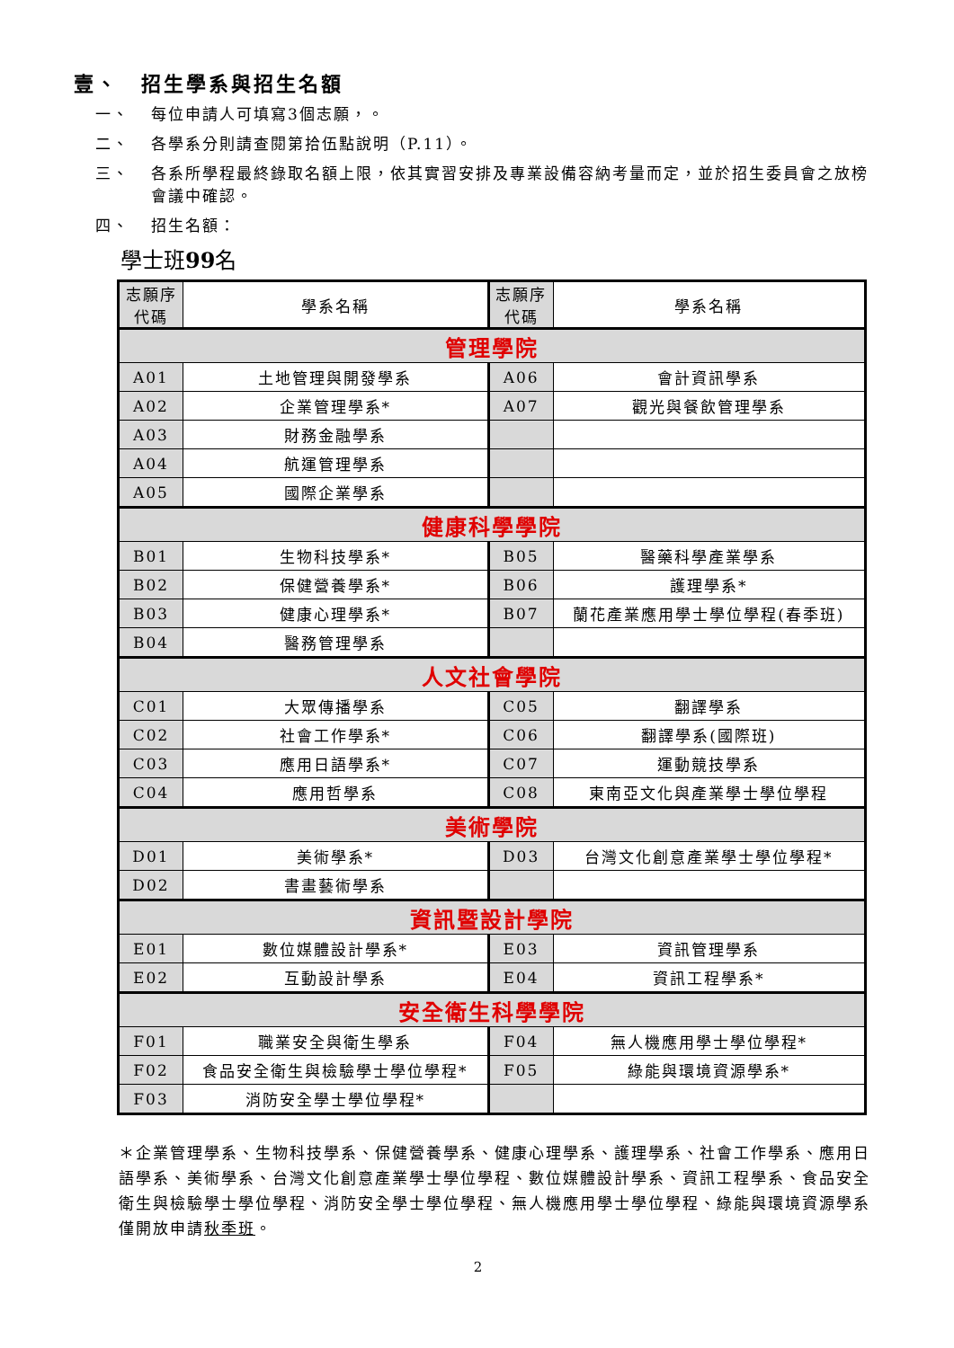壹、　招生學系與招生名額
一、 每位申請人可填寫3個志願，。
二、 各學系分則請查閱第拾伍點說明（P.11）。
三、 各系所學程最終錄取名額上限，依其實習安排及專業設備容納考量而定，並於招生委員會之放榜會議中確認。
四、 招生名額：
學士班99名
| 志願序 代碼 | 學系名稱 | 志願序 代碼 | 學系名稱 |
| --- | --- | --- | --- |
| 管理學院 | | | |
| A01 | 土地管理與開發學系 | A06 | 會計資訊學系 |
| A02 | 企業管理學系* | A07 | 觀光與餐飲管理學系 |
| A03 | 財務金融學系 | | |
| A04 | 航運管理學系 | | |
| A05 | 國際企業學系 | | |
| 健康科學學院 | | | |
| B01 | 生物科技學系* | B05 | 醫藥科學產業學系 |
| B02 | 保健營養學系* | B06 | 護理學系* |
| B03 | 健康心理學系* | B07 | 蘭花產業應用學士學位學程(春季班) |
| B04 | 醫務管理學系 | | |
| 人文社會學院 | | | |
| C01 | 大眾傳播學系 | C05 | 翻譯學系 |
| C02 | 社會工作學系* | C06 | 翻譯學系(國際班) |
| C03 | 應用日語學系* | C07 | 運動競技學系 |
| C04 | 應用哲學系 | C08 | 東南亞文化與產業學士學位學程 |
| 美術學院 | | | |
| D01 | 美術學系* | D03 | 台灣文化創意產業學士學位學程* |
| D02 | 書畫藝術學系 | | |
| 資訊暨設計學院 | | | |
| E01 | 數位媒體設計學系* | E03 | 資訊管理學系 |
| E02 | 互動設計學系 | E04 | 資訊工程學系* |
| 安全衛生科學學院 | | | |
| F01 | 職業安全與衛生學系 | F04 | 無人機應用學士學位學程* |
| F02 | 食品安全衛生與檢驗學士學位學程* | F05 | 綠能與環境資源學系* |
| F03 | 消防安全學士學位學程* | | |
＊企業管理學系、生物科技學系、保健營養學系、健康心理學系、護理學系、社會工作學系、應用日語學系、美術學系、台灣文化創意產業學士學位學程、數位媒體設計學系、資訊工程學系、食品安全衛生與檢驗學士學位學程、消防安全學士學位學程、無人機應用學士學位學程、綠能與環境資源學系僅開放申請秋季班。
2